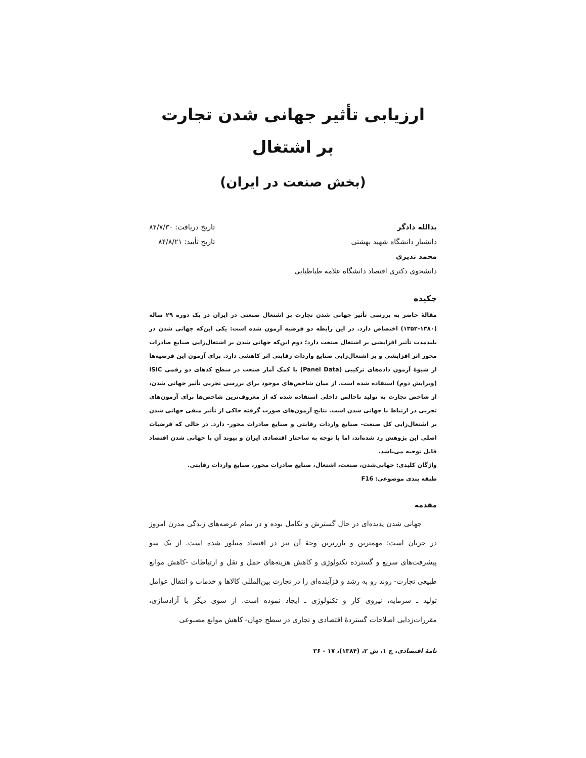ارزیابی تأثیر جهانی شدن تجارت
بر اشتغال
(بخش صنعت در ایران)
یدالله دادگر
دانشیار دانشگاه شهید بهشتی
محمد ندیری
دانشجوی دکتری اقتصاد دانشگاه علامه طباطبایی
تاریخ دریافت: ۸۴/۷/۳۰
تاریخ تأیید: ۸۴/۸/۲۱
چکیده
مقالهٔ حاضر به بررسی تأثیر جهانی شدن تجارت بر اشتغال صنعتی در ایران در یک دوره ۲۹ ساله (۱۳۸۰-۱۳۵۲) اختصاص دارد. در این رابطه دو فرضیه آزمون شده است: یکی این‌که جهانی شدن در بلندمدت تأثیر افزایشی بر اشتغال صنعت دارد؛ دوم این‌که جهانی شدن بر اشتغال‌زایی صنایع صادرات محور اثر افزایشی و بر اشتغال‌زایی صنایع واردات رقابتی اثر کاهشی دارد. برای آزمون این فرضیه‌ها از شیوهٔ آزمون داده‌های ترکیبی (Panel Data) با کمک آمار صنعت در سطح کدهای دو رقمی ISIC (ویرایش دوم) استفاده شده است. از میان شاخص‌های موجود برای بررسی تجربی تأثیر جهانی شدن، از شاخص تجارت به تولید ناخالص داخلی استفاده شده که از معروف‌ترین شاخص‌ها برای آزمون‌های تجربی در ارتباط با جهانی شدن است. نتایج آزمون‌های صورت گرفته حاکی از تأثیر منفی جهانی شدن بر اشتغال‌زایی کل صنعت- صنایع واردات رقابتی و صنایع صادرات محور- دارد. در حالی که فرضیات اصلی این پژوهش رد شده‌اند، اما با توجه به ساختار اقتصادی ایران و پیوند آن با جهانی شدن اقتصاد قابل توجیه می‌باشد.
واژگان کلیدی: جهانی‌شدن، صنعت، اشتغال، صنایع صادرات محور، صنایع واردات رقابتی.
طبقه بندی موضوعی: F16
مقدمه
جهانی شدن پدیده‌ای در حال گسترش و تکامل بوده و در تمام عرصه‌های زندگی مدرن امروز در جریان است؛ مهمترین و بارزترین وجهٔ آن نیز در اقتصاد متبلور شده است. از یک سو پیشرفت‌های سریع و گسترده تکنولوژی و کاهش هزینه‌های حمل و نقل و ارتباطات -کاهش موانع طبیعی تجارت- روند رو به رشد و فزآینده‌ای را در تجارت بین‌المللی کالاها و خدمات و انتقال عوامل تولید ـ سرمایه، نیروی کار و تکنولوژی ـ ایجاد نموده است. از سوی دیگر با آزادسازی، مقررات‌زدایی اصلاحات گستردهٔ اقتصادی و تجاری در سطح جهان- کاهش موانع مصنوعی
نامهٔ اقتصادی، ج ۱، ش ۲، (۱۳۸۴)، ۱۷ - ۳۶